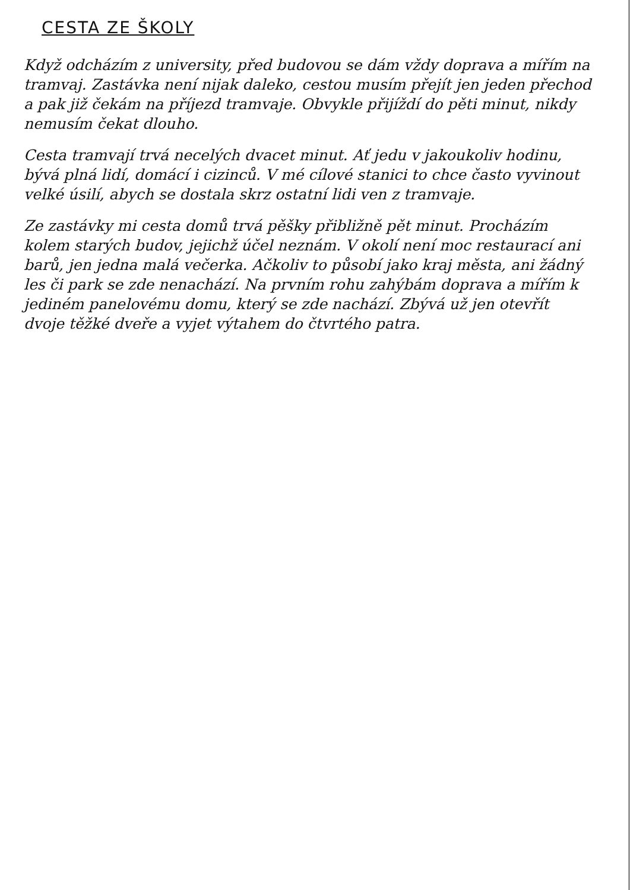CESTA ZE ŠKOLY
Když odcházím z university, před budovou se dám vždy doprava a mířím na tramvaj. Zastávka není nijak daleko, cestou musím přejít jen jeden přechod a pak již čekám na příjezd tramvaje. Obvykle přijíždí do pěti minut, nikdy nemusím čekat dlouho.
Cesta tramvají trvá necelých dvacet minut. Ať jedu v jakoukoliv hodinu, bývá plná lidí, domácí i cizinců. V mé cílové stanici to chce často vyvinout velké úsilí, abych se dostala skrz ostatní lidi ven z tramvaje.
Ze zastávky mi cesta domů trvá pěšky přibližně pět minut. Procházím kolem starých budov, jejichž účel neznám. V okolí není moc restaurací ani barů, jen jedna malá večerka. Ačkoliv to působí jako kraj města, ani žádný les či park se zde nenachází. Na prvním rohu zahýbám doprava a mířím k jediném panelovému domu, který se zde nachází. Zbývá už jen otevřít dvoje těžké dveře a vyjet výtahem do čtvrtého patra.